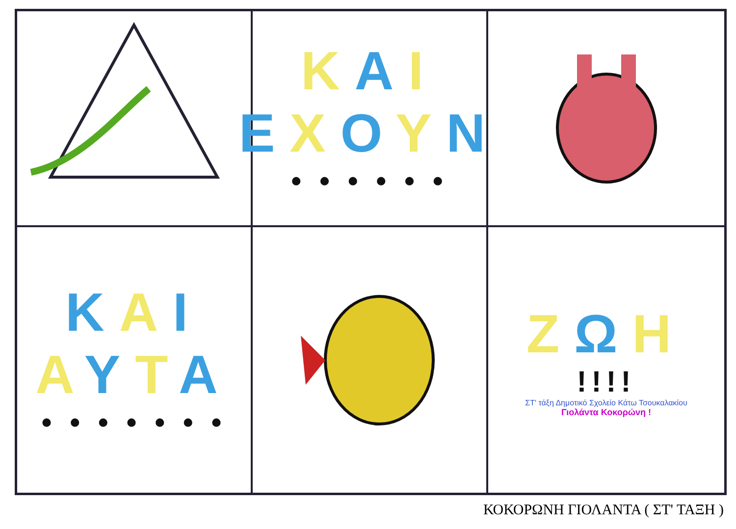ΚΑΙ
ΕΧΟΥΝ
• • • • • •
ΚΑΙ
ΑΥΤΑ
• • • • • • •
ΖΩΗ
!!!!
ΣΤ' τάξη Δημοτικό Σχολείο Κάτω Τσουκαλακίου
Γιολάντα Κοκορώνη !
ΚΟΚΟΡΩΝΗ ΓΙΟΛΑΝΤΑ ( ΣΤ' ΤΑΞΗ )